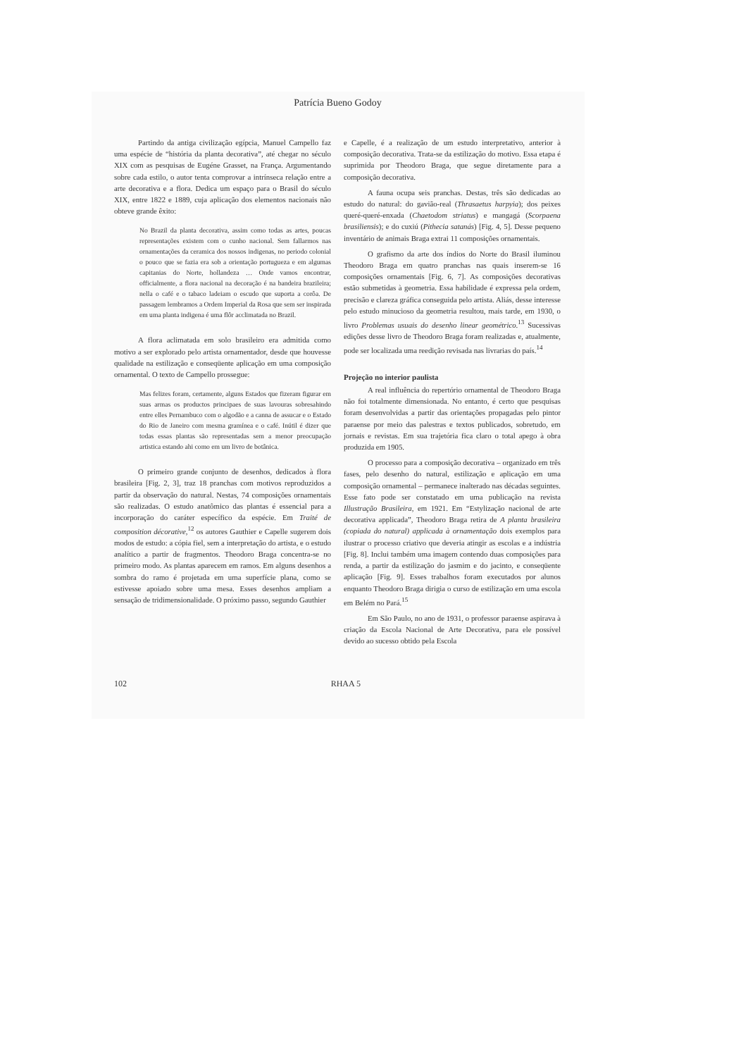Patrícia Bueno Godoy
Partindo da antiga civilização egípcia, Manuel Campello faz uma espécie de “história da planta decorativa”, até chegar no século XIX com as pesquisas de Eugéne Grasset, na França. Argumentando sobre cada estilo, o autor tenta comprovar a intrínseca relação entre a arte decorativa e a flora. Dedica um espaço para o Brasil do século XIX, entre 1822 e 1889, cuja aplicação dos elementos nacionais não obteve grande êxito:
No Brazil da planta decorativa, assim como todas as artes, poucas representações existem com o cunho nacional. Sem fallarmos nas ornamentações da ceramica dos nossos indigenas, no periodo colonial o pouco que se fazia era sob a orientação portugueza e em algumas capitanias do Norte, hollandeza … Onde vamos encontrar, officialmente, a flora nacional na decoração é na bandeira brazileira; nella o café e o tabaco ladeiam o escudo que suporta a corôa. De passagem lembramos a Ordem Imperial da Rosa que sem ser inspirada em uma planta indigena é uma flôr acclimatada no Brazil.
A flora aclimatada em solo brasileiro era admitida como motivo a ser explorado pelo artista ornamentador, desde que houvesse qualidade na estilização e conseqüente aplicação em uma composição ornamental. O texto de Campello prossegue:
Mas felizes foram, certamente, alguns Estados que fizeram figurar em suas armas os productos principaes de suas lavouras sobresahindo entre elles Pernambuco com o algodão e a canna de assucar e o Estado do Rio de Janeiro com mesma gramínea e o café. Inútil é dizer que todas essas plantas são representadas sem a menor preocupação artistica estando ahi como em um livro de botânica.
O primeiro grande conjunto de desenhos, dedicados à flora brasileira [Fig. 2, 3], traz 18 pranchas com motivos reproduzidos a partir da observação do natural. Nestas, 74 composições ornamentais são realizadas. O estudo anatômico das plantas é essencial para a incorporação do caráter específico da espécie. Em Traité de composition décorative,<sup>12</sup> os autores Gauthier e Capelle sugerem dois modos de estudo: a cópia fiel, sem a interpretação do artista, e o estudo analítico a partir de fragmentos. Theodoro Braga concentra-se no primeiro modo. As plantas aparecem em ramos. Em alguns desenhos a sombra do ramo é projetada em uma superfície plana, como se estivesse apoiado sobre uma mesa. Esses desenhos ampliam a sensação de tridimensionalidade. O próximo passo, segundo Gauthier
e Capelle, é a realização de um estudo interpretativo, anterior à composição decorativa. Trata-se da estilização do motivo. Essa etapa é suprimida por Theodoro Braga, que segue diretamente para a composição decorativa.
A fauna ocupa seis pranchas. Destas, três são dedicadas ao estudo do natural: do gavião-real (Thrasaetus harpyia); dos peixes queré-queré-enxada (Chaetodom striatus) e mangagá (Scorpaena brasiliensis); e do cuxiú (Pithecia satanás) [Fig. 4, 5]. Desse pequeno inventário de animais Braga extrai 11 composições ornamentais.
O grafismo da arte dos índios do Norte do Brasil iluminou Theodoro Braga em quatro pranchas nas quais inserem-se 16 composições ornamentais [Fig. 6, 7]. As composições decorativas estão submetidas à geometria. Essa habilidade é expressa pela ordem, precisão e clareza gráfica conseguida pelo artista. Aliás, desse interesse pelo estudo minucioso da geometria resultou, mais tarde, em 1930, o livro Problemas usuais do desenho linear geométrico.<sup>13</sup> Sucessivas edições desse livro de Theodoro Braga foram realizadas e, atualmente, pode ser localizada uma reedição revisada nas livrarias do país.<sup>14</sup>
Projeção no interior paulista
A real influência do repertório ornamental de Theodoro Braga não foi totalmente dimensionada. No entanto, é certo que pesquisas foram desenvolvidas a partir das orientações propagadas pelo pintor paraense por meio das palestras e textos publicados, sobretudo, em jornais e revistas. Em sua trajetória fica claro o total apego à obra produzida em 1905.
O processo para a composição decorativa – organizado em três fases, pelo desenho do natural, estilização e aplicação em uma composição ornamental – permanece inalterado nas décadas seguintes. Esse fato pode ser constatado em uma publicação na revista Illustração Brasileira, em 1921. Em “Estylização nacional de arte decorativa applicada”, Theodoro Braga retira de A planta brasileira (copiada do natural) applicada à ornamentação dois exemplos para ilustrar o processo criativo que deveria atingir as escolas e a indústria [Fig. 8]. Inclui também uma imagem contendo duas composições para renda, a partir da estilização do jasmim e do jacinto, e conseqüente aplicação [Fig. 9]. Esses trabalhos foram executados por alunos enquanto Theodoro Braga dirigia o curso de estilização em uma escola em Belém no Pará.<sup>15</sup>
Em São Paulo, no ano de 1931, o professor paraense aspirava à criação da Escola Nacional de Arte Decorativa, para ele possível devido ao sucesso obtido pela Escola
102 RHAA 5